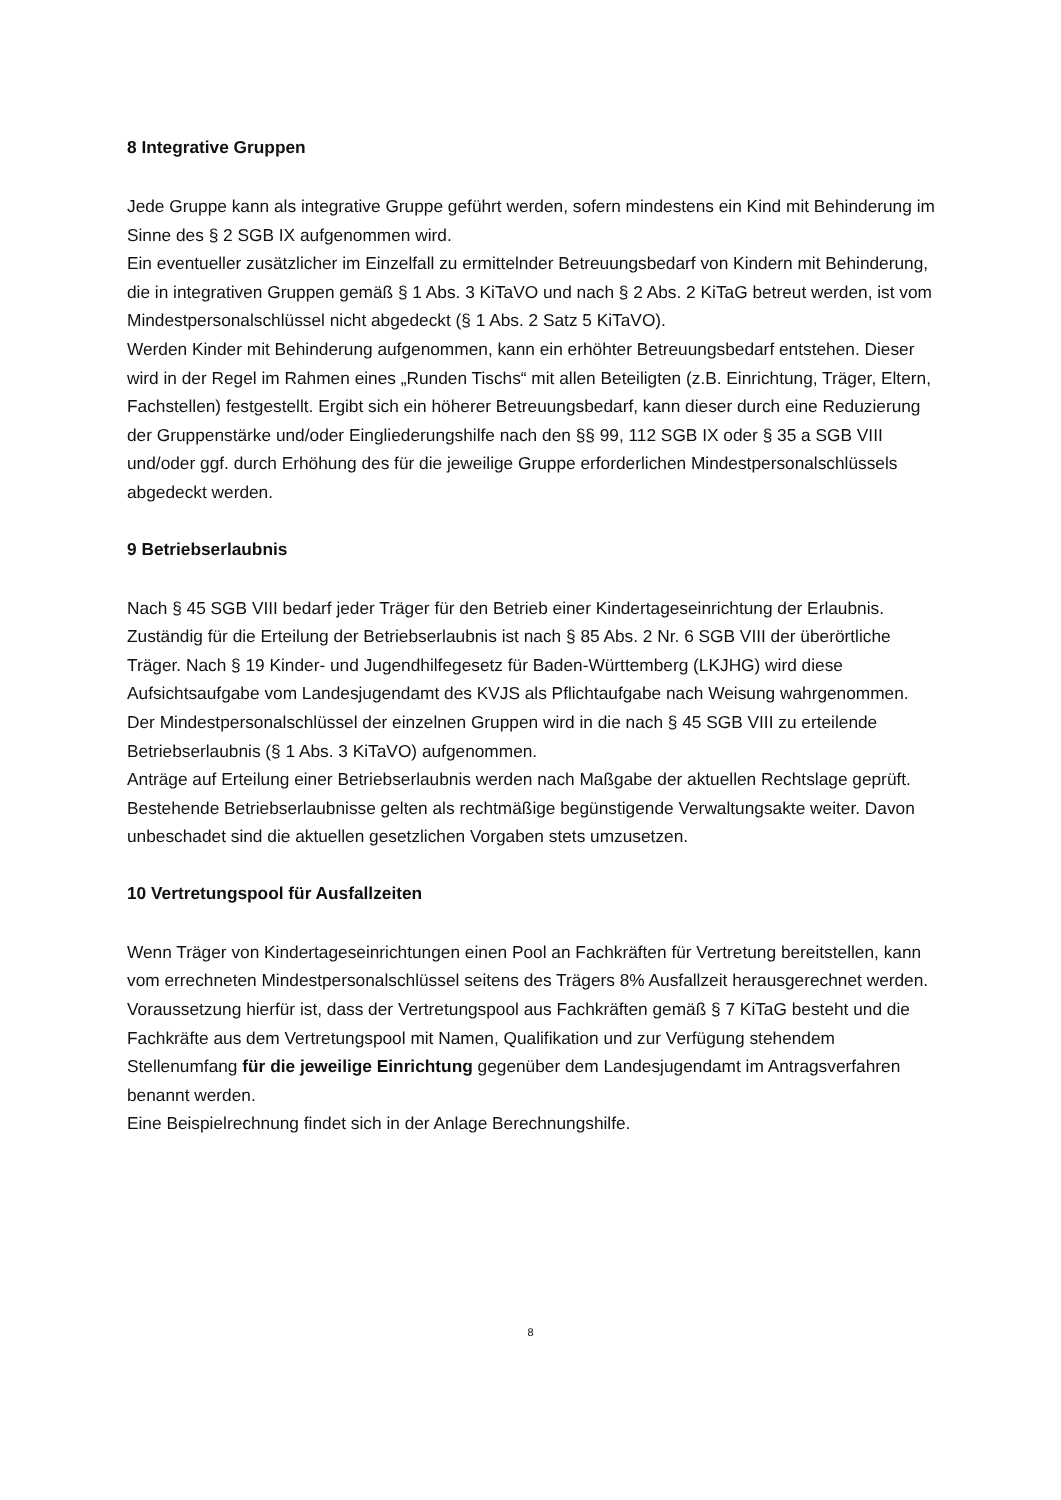8 Integrative Gruppen
Jede Gruppe kann als integrative Gruppe geführt werden, sofern mindestens ein Kind mit Behinderung im Sinne des § 2 SGB IX aufgenommen wird.
Ein eventueller zusätzlicher im Einzelfall zu ermittelnder Betreuungsbedarf von Kindern mit Behinderung, die in integrativen Gruppen gemäß § 1 Abs. 3 KiTaVO und nach § 2 Abs. 2 KiTaG betreut werden, ist vom Mindestpersonalschlüssel nicht abgedeckt (§ 1 Abs. 2 Satz 5 KiTaVO).
Werden Kinder mit Behinderung aufgenommen, kann ein erhöhter Betreuungsbedarf entstehen. Dieser wird in der Regel im Rahmen eines „Runden Tischs“ mit allen Beteiligten (z.B. Einrichtung, Träger, Eltern, Fachstellen) festgestellt. Ergibt sich ein höherer Betreuungsbedarf, kann dieser durch eine Reduzierung der Gruppenstärke und/oder Eingliederungshilfe nach den §§ 99, 112 SGB IX oder § 35 a SGB VIII und/oder ggf. durch Erhöhung des für die jeweilige Gruppe erforderlichen Mindestpersonalschlüssels abgedeckt werden.
9 Betriebserlaubnis
Nach § 45 SGB VIII bedarf jeder Träger für den Betrieb einer Kindertageseinrichtung der Erlaubnis. Zuständig für die Erteilung der Betriebserlaubnis ist nach § 85 Abs. 2 Nr. 6 SGB VIII der überörtliche Träger. Nach § 19 Kinder- und Jugendhilfegesetz für Baden-Württemberg (LKJHG) wird diese Aufsichtsaufgabe vom Landesjugendamt des KVJS als Pflichtaufgabe nach Weisung wahrgenommen.
Der Mindestpersonalschlüssel der einzelnen Gruppen wird in die nach § 45 SGB VIII zu erteilende Betriebserlaubnis (§ 1 Abs. 3 KiTaVO) aufgenommen.
Anträge auf Erteilung einer Betriebserlaubnis werden nach Maßgabe der aktuellen Rechtslage geprüft. Bestehende Betriebserlaubnisse gelten als rechtmäßige begünstigende Verwaltungsakte weiter. Davon unbeschadet sind die aktuellen gesetzlichen Vorgaben stets umzusetzen.
10 Vertretungspool für Ausfallzeiten
Wenn Träger von Kindertageseinrichtungen einen Pool an Fachkräften für Vertretung bereitstellen, kann vom errechneten Mindestpersonalschlüssel seitens des Trägers 8% Ausfallzeit herausgerechnet werden. Voraussetzung hierfür ist, dass der Vertretungspool aus Fachkräften gemäß § 7 KiTaG besteht und die Fachkräfte aus dem Vertretungspool mit Namen, Qualifikation und zur Verfügung stehendem Stellenumfang für die jeweilige Einrichtung gegenüber dem Landesjugendamt im Antragsverfahren benannt werden.
Eine Beispielrechnung findet sich in der Anlage Berechnungshilfe.
8